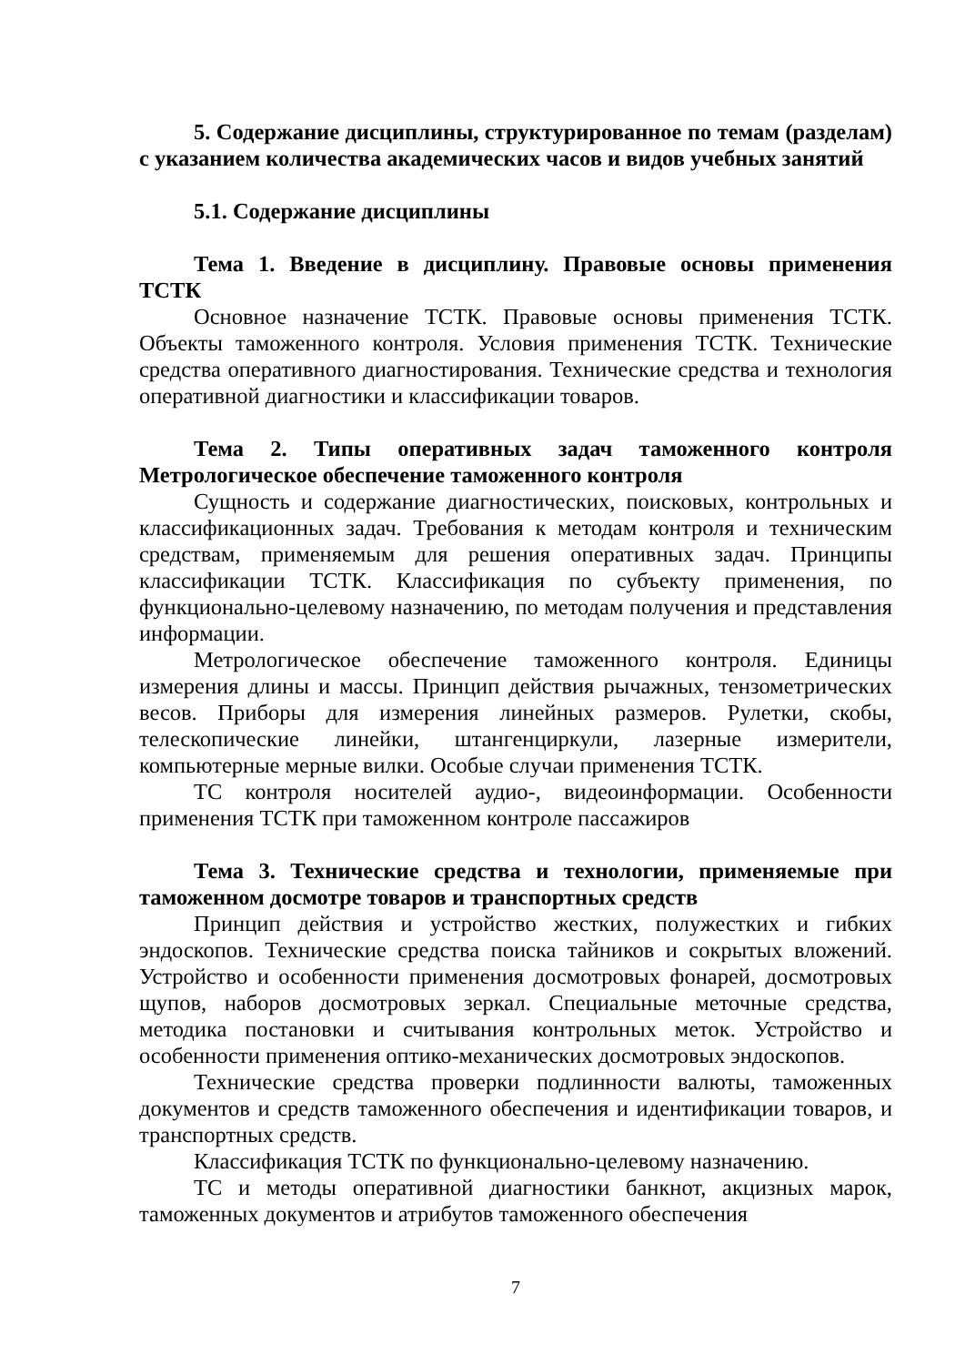5. Содержание дисциплины, структурированное по темам (разделам) с указанием количества академических часов и видов учебных занятий
5.1. Содержание дисциплины
Тема 1. Введение в дисциплину. Правовые основы применения ТСТК
Основное назначение ТСТК. Правовые основы применения ТСТК. Объекты таможенного контроля. Условия применения ТСТК. Технические средства оперативного диагностирования. Технические средства и технология оперативной диагностики и классификации товаров.
Тема 2. Типы оперативных задач таможенного контроля Метрологическое обеспечение таможенного контроля
Сущность и содержание диагностических, поисковых, контрольных и классификационных задач. Требования к методам контроля и техническим средствам, применяемым для решения оперативных задач. Принципы классификации ТСТК. Классификация по субъекту применения, по функционально-целевому назначению, по методам получения и представления информации.
Метрологическое обеспечение таможенного контроля. Единицы измерения длины и массы. Принцип действия рычажных, тензометрических весов. Приборы для измерения линейных размеров. Рулетки, скобы, телескопические линейки, штангенциркули, лазерные измерители, компьютерные мерные вилки. Особые случаи применения ТСТК.
ТС контроля носителей аудио-, видеоинформации. Особенности применения ТСТК при таможенном контроле пассажиров
Тема 3. Технические средства и технологии, применяемые при таможенном досмотре товаров и транспортных средств
Принцип действия и устройство жестких, полужестких и гибких эндоскопов. Технические средства поиска тайников и сокрытых вложений. Устройство и особенности применения досмотровых фонарей, досмотровых щупов, наборов досмотровых зеркал. Специальные меточные средства, методика постановки и считывания контрольных меток. Устройство и особенности применения оптико-механических досмотровых эндоскопов.
Технические средства проверки подлинности валюты, таможенных документов и средств таможенного обеспечения и идентификации товаров, и транспортных средств.
Классификация ТСТК по функционально-целевому назначению.
ТС и методы оперативной диагностики банкнот, акцизных марок, таможенных документов и атрибутов таможенного обеспечения
7